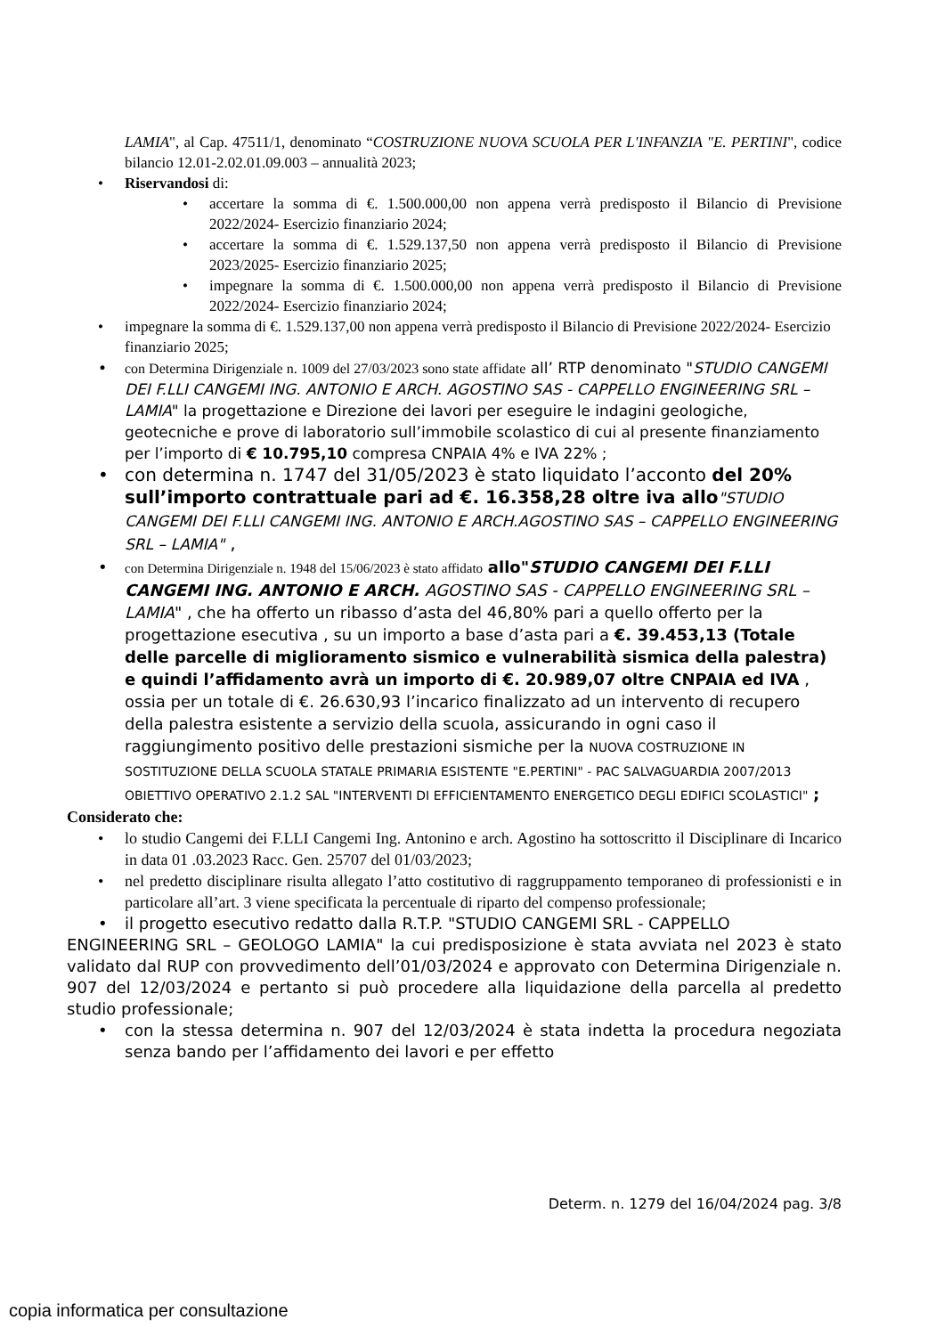LAMIA", al Cap. 47511/1, denominato “COSTRUZIONE NUOVA SCUOLA PER L'INFANZIA "E. PERTINI", codice bilancio 12.01-2.02.01.09.003 – annualità 2023;
• Riservandosi di:
• accertare la somma di €. 1.500.000,00 non appena verrà predisposto il Bilancio di Previsione 2022/2024- Esercizio finanziario 2024;
• accertare la somma di €. 1.529.137,50 non appena verrà predisposto il Bilancio di Previsione 2023/2025- Esercizio finanziario 2025;
• impegnare la somma di €. 1.500.000,00 non appena verrà predisposto il Bilancio di Previsione 2022/2024- Esercizio finanziario 2024;
• impegnare la somma di €. 1.529.137,00 non appena verrà predisposto il Bilancio di Previsione 2022/2024- Esercizio finanziario 2025;
• con Determina Dirigenziale n. 1009 del 27/03/2023 sono state affidate all’ RTP denominato "STUDIO CANGEMI DEI F.LLI CANGEMI ING. ANTONIO E ARCH. AGOSTINO SAS - CAPPELLO ENGINEERING SRL – LAMIA" la progettazione e Direzione dei lavori per eseguire le indagini geologiche, geotecniche e prove di laboratorio sull’immobile scolastico di cui al presente finanziamento per l’importo di € 10.795,10 compresa CNPAIA 4% e IVA 22% ;
• con determina n. 1747 del 31/05/2023 è stato liquidato l’acconto del 20% sull’importo contrattuale pari ad €. 16.358,28 oltre iva allo"STUDIO CANGEMI DEI F.LLI CANGEMI ING. ANTONIO E ARCH.AGOSTINO SAS – CAPPELLO ENGINEERING SRL – LAMIA" ,
• con Determina Dirigenziale n. 1948 del 15/06/2023 è stato affidato allo"STUDIO CANGEMI DEI F.LLI CANGEMI ING. ANTONIO E ARCH. AGOSTINO SAS - CAPPELLO ENGINEERING SRL – LAMIA" , che ha offerto un ribasso d’asta del 46,80% pari a quello offerto per la progettazione esecutiva , su un importo a base d’asta pari a €. 39.453,13 (Totale delle parcelle di miglioramento sismico e vulnerabilità sismica della palestra) e quindi l’affidamento avrà un importo di €. 20.989,07 oltre CNPAIA ed IVA , ossia per un totale di €. 26.630,93 l’incarico finalizzato ad un intervento di recupero della palestra esistente a servizio della scuola, assicurando in ogni caso il raggiungimento positivo delle prestazioni sismiche per la NUOVA COSTRUZIONE IN SOSTITUZIONE DELLA SCUOLA STATALE PRIMARIA ESISTENTE "E.PERTINI" - PAC SALVAGUARDIA 2007/2013 OBIETTIVO OPERATIVO 2.1.2 SAL "INTERVENTI DI EFFICIENTAMENTO ENERGETICO DEGLI EDIFICI SCOLASTICI" ;
Considerato che:
• lo studio Cangemi dei F.LLI Cangemi Ing. Antonino e arch. Agostino ha sottoscritto il Disciplinare di Incarico in data 01 .03.2023 Racc. Gen. 25707 del 01/03/2023;
• nel predetto disciplinare risulta allegato l’atto costitutivo di raggruppamento temporaneo di professionisti e in particolare all’art. 3 viene specificata la percentuale di riparto del compenso professionale;
• il progetto esecutivo redatto dalla R.T.P. "STUDIO CANGEMI SRL - CAPPELLO
ENGINEERING SRL – GEOLOGO LAMIA" la cui predisposizione è stata avviata nel 2023 è stato validato dal RUP con provvedimento dell’01/03/2024 e approvato con Determina Dirigenziale n. 907 del 12/03/2024 e pertanto si può procedere alla liquidazione della parcella al predetto studio professionale;
• con la stessa determina n. 907 del 12/03/2024 è stata indetta la procedura negoziata senza bando per l’affidamento dei lavori e per effetto
Determ. n. 1279 del 16/04/2024 pag. 3/8
copia informatica per consultazione